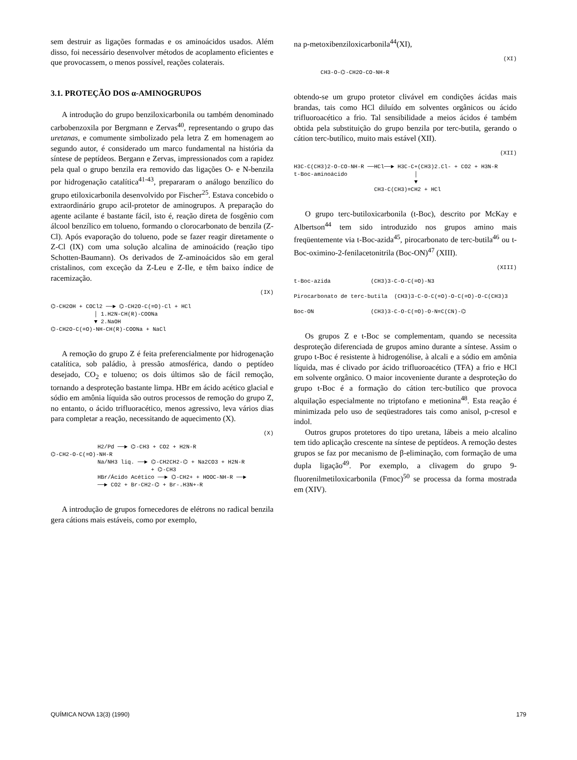sem destruir as ligações formadas e os aminoácidos usados. Além disso, foi necessário desenvolver métodos de acoplamento eficientes e que provocassem, o menos possível, reações colaterais.
3.1. PROTEÇÃO DOS α-AMINOGRUPOS
A introdução do grupo benziloxicarbonila ou também denominado carbobenzoxila por Bergmann e Zervas<sup>40</sup>, representando o grupo das uretanas, e comumente simbolizado pela letra Z em homenagem ao segundo autor, é considerado um marco fundamental na história da síntese de peptídeos. Bergann e Zervas, impressionados com a rapidez pela qual o grupo benzila era removido das ligações O- e N-benzila por hidrogenação catalítica<sup>41-43</sup>, prepararam o análogo benzílico do grupo etiloxicarbonila desenvolvido por Fischer<sup>25</sup>. Estava concebido o extraordinário grupo acil-protetor de aminogrupos. A preparação do agente acilante é bastante fácil, isto é, reação direta de fosgênio com álcool benzílico em tolueno, formando o clorocarbonato de benzila (Z-Cl). Após evaporação do tolueno, pode se fazer reagir diretamente o Z-Cl (IX) com uma solução alcalina de aminoácido (reação tipo Schotten-Baumann). Os derivados de Z-aminoácidos são em geral cristalinos, com exceção da Z-Leu e Z-Ile, e têm baixo índice de racemização.
(IX)
⌬-CH2OH + COCl2 ──► ⌬-CH2O-C(=O)-Cl + HCl │ 1.H2N-CH(R)-COONa ▼ 2.NaOH ⌬-CH2O-C(=O)-NH-CH(R)-COONa + NaCl
A remoção do grupo Z é feita preferencialmente por hidrogenação catalítica, sob paládio, à pressão atmosférica, dando o peptídeo desejado, CO<sub>2</sub> e tolueno; os dois últimos são de fácil remoção, tornando a desproteção bastante limpa. HBr em ácido acético glacial e sódio em amônia líquida são outros processos de remoção do grupo Z, no entanto, o ácido trifluoracético, menos agressivo, leva vários dias para completar a reação, necessitando de aquecimento (X).
(X)
H2/Pd ──► ⌬-CH3 + CO2 + H2N-R ⌬-CH2-O-C(=O)-NH-R Na/NH3 liq. ──► ⌬-CH2CH2-⌬ + Na2CO3 + H2N-R + ⌬-CH3 HBr/Ácido Acético ──► ⌬-CH2+ + HOOC-NH-R ──► ──► CO2 + Br-CH2-⌬ + Br-.H3N+-R
A introdução de grupos fornecedores de elétrons no radical benzila gera cátions mais estáveis, como por exemplo,
na p-metoxibenziloxicarbonila<sup>44</sup>(XI),
(XI)
CH3-O-⌬-CH2O-CO-NH-R
obtendo-se um grupo protetor clivável em condições ácidas mais brandas, tais como HCl diluído em solventes orgânicos ou ácido trifluoroacético a frio. Tal sensibilidade a meios ácidos é também obtida pela substituição do grupo benzila por terc-butila, gerando o cátion terc-butílico, muito mais estável (XII).
(XII)
H3C-C(CH3)2-O-CO-NH-R ──HCl──► H3C-C+(CH3)2.Cl- + CO2 + H3N-R t-Boc-aminoácido │ ▼ CH3-C(CH3)=CH2 + HCl
O grupo terc-butiloxicarbonila (t-Boc), descrito por McKay e Albertson<sup>44</sup> tem sido introduzido nos grupos amino mais freqüentemente via t-Boc-azida<sup>45</sup>, pirocarbonato de terc-butila<sup>46</sup> ou t-Boc-oximino-2-fenilacetonitrila (Boc-ON)<sup>47</sup> (XIII).
(XIII)
t-Boc-azida (CH3)3-C-O-C(=O)-N3 Pirocarbonato de terc-butila (CH3)3-C-O-C(=O)-O-C(=O)-O-C(CH3)3 Boc-ON (CH3)3-C-O-C(=O)-O-N=C(CN)-⌬
Os grupos Z e t-Boc se complementam, quando se necessita desproteção diferenciada de grupos amino durante a síntese. Assim o grupo t-Boc é resistente à hidrogenólise, à alcali e a sódio em amônia líquida, mas é clivado por ácido trifluoroacético (TFA) a frio e HCl em solvente orgânico. O maior incoveniente durante a desproteção do grupo t-Boc é a formação do cátion terc-butílico que provoca alquilação especialmente no triptofano e metionina<sup>48</sup>. Esta reação é minimizada pelo uso de seqüestradores tais como anisol, p-cresol e indol.
Outros grupos protetores do tipo uretana, lábeis a meio alcalino tem tido aplicação crescente na síntese de peptídeos. A remoção destes grupos se faz por mecanismo de β-eliminação, com formação de uma dupla ligação<sup>49</sup>. Por exemplo, a clivagem do grupo 9-fluorenilmetiloxicarbonila (Fmoc)<sup>50</sup> se processa da forma mostrada em (XIV).
QUÍMICA NOVA 13(3) (1990) 179